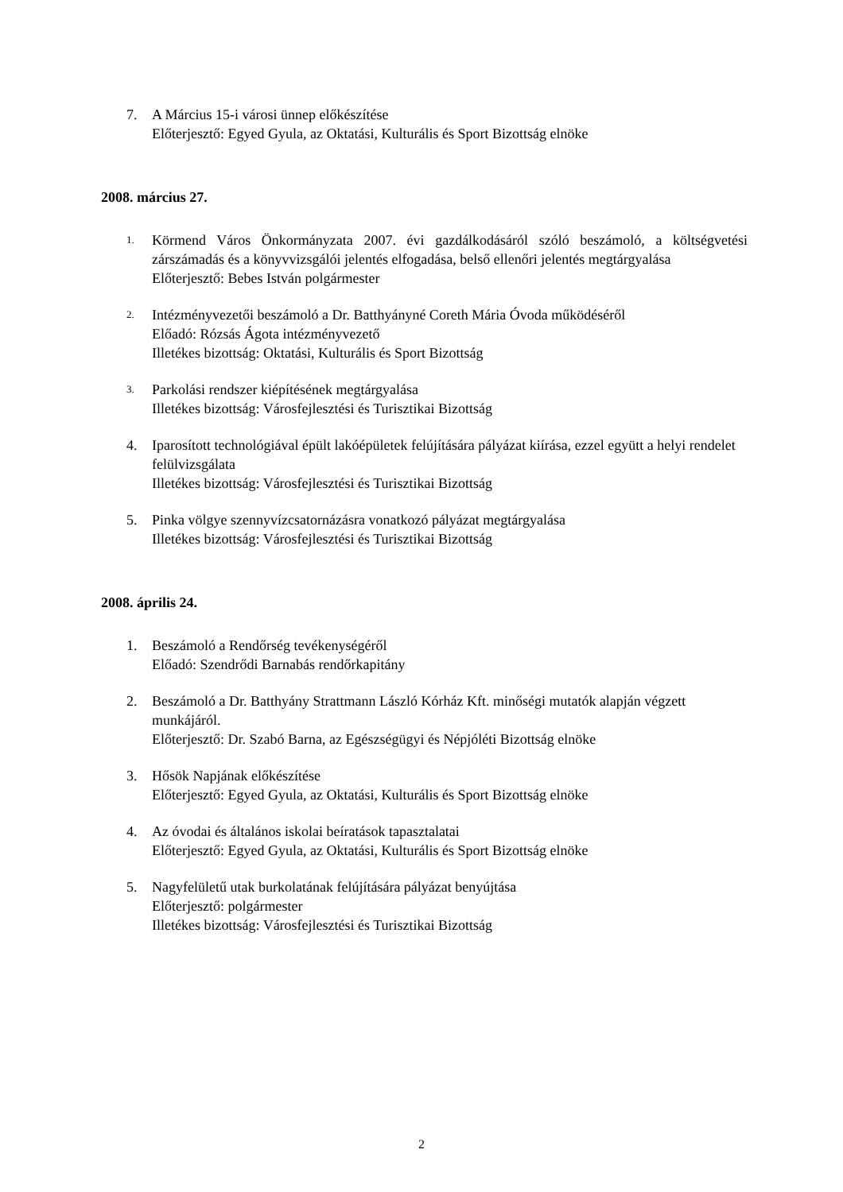7. A Március 15-i városi ünnep előkészítése
Előterjesztő: Egyed Gyula, az Oktatási, Kulturális és Sport Bizottság elnöke
2008. március 27.
1.
Körmend Város Önkormányzata 2007. évi gazdálkodásáról szóló beszámoló, a költségvetési zárszámadás és a könyvvizsgálói jelentés elfogadása, belső ellenőri jelentés megtárgyalása
Előterjesztő: Bebes István polgármester
2.
Intézményvezetői beszámoló a Dr. Batthyányné Coreth Mária Óvoda működéséről
Előadó: Rózsás Ágota intézményvezető
Illetékes bizottság: Oktatási, Kulturális és Sport Bizottság
3.
Parkolási rendszer kiépítésének megtárgyalása
Illetékes bizottság: Városfejlesztési és Turisztikai Bizottság
4. Iparosított technológiával épült lakóépületek felújítására pályázat kiírása, ezzel együtt a helyi rendelet felülvizsgálata
Illetékes bizottság: Városfejlesztési és Turisztikai Bizottság
5. Pinka völgye szennyvízcsatornázásra vonatkozó pályázat megtárgyalása
Illetékes bizottság: Városfejlesztési és Turisztikai Bizottság
2008. április 24.
1. Beszámoló a Rendőrség tevékenységéről
Előadó: Szendrődi Barnabás rendőrkapitány
2. Beszámoló a Dr. Batthyány Strattmann László Kórház Kft. minőségi mutatók alapján végzett munkájáról.
Előterjesztő: Dr. Szabó Barna, az Egészségügyi és Népjóléti Bizottság elnöke
3. Hősök Napjának előkészítése
Előterjesztő: Egyed Gyula, az Oktatási, Kulturális és Sport Bizottság elnöke
4. Az óvodai és általános iskolai beíratások tapasztalatai
Előterjesztő: Egyed Gyula, az Oktatási, Kulturális és Sport Bizottság elnöke
5. Nagyfelületű utak burkolatának felújítására pályázat benyújtása
Előterjesztő: polgármester
Illetékes bizottság: Városfejlesztési és Turisztikai Bizottság
2